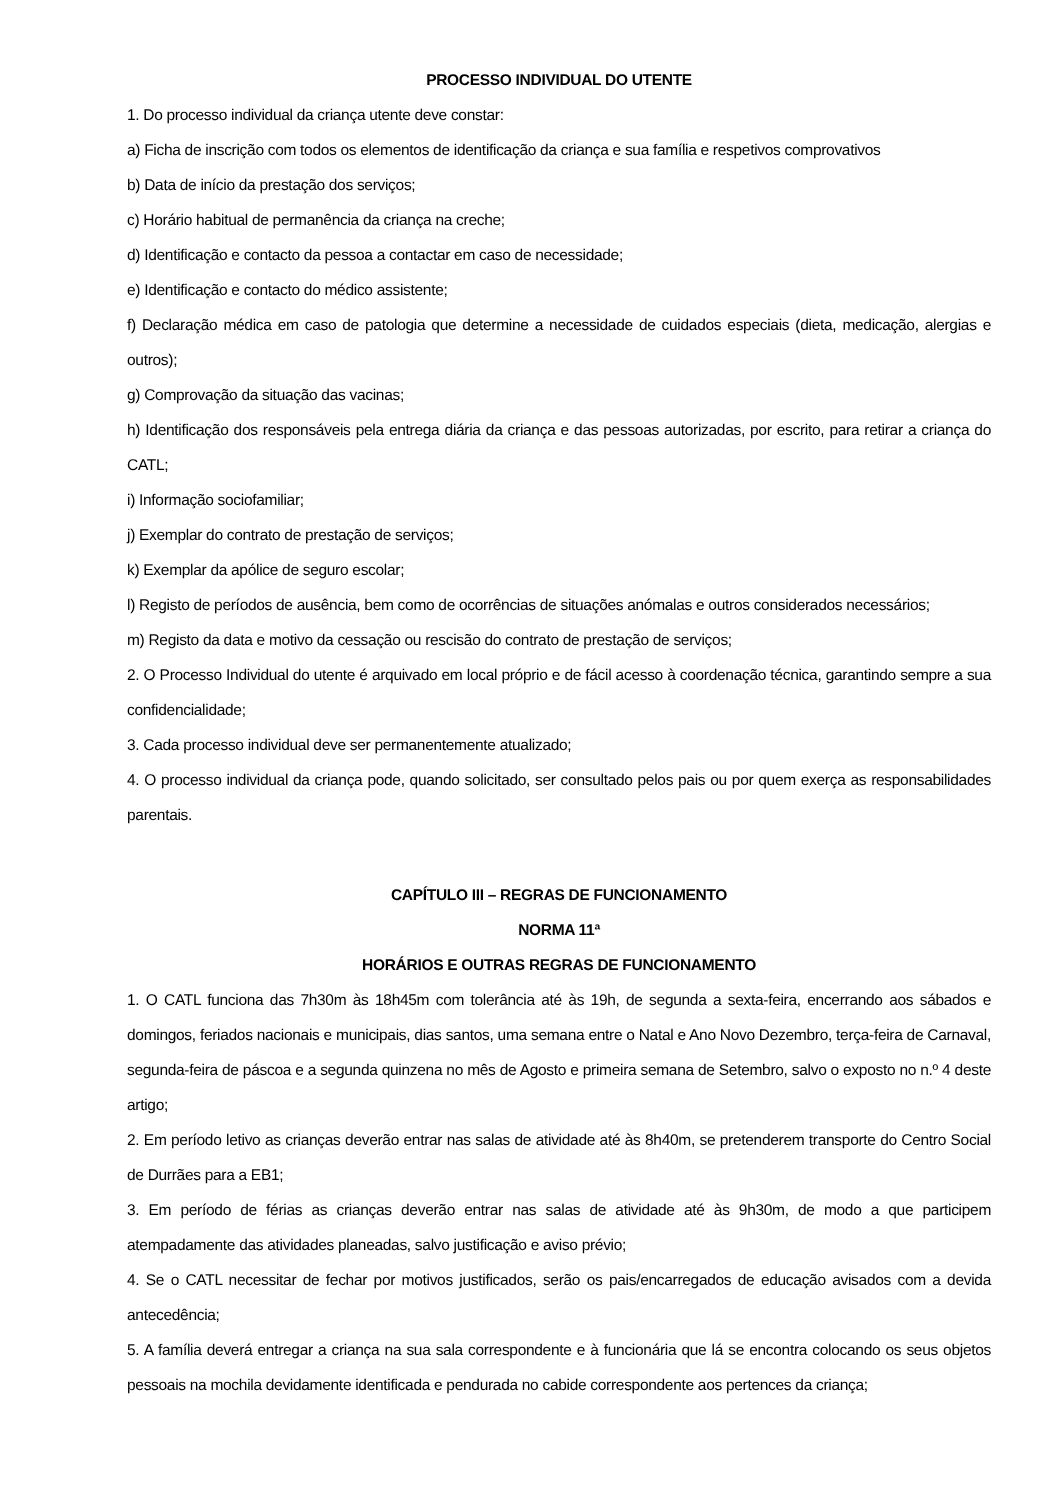PROCESSO INDIVIDUAL DO UTENTE
1. Do processo individual da criança utente deve constar:
a) Ficha de inscrição com todos os elementos de identificação da criança e sua família e respetivos comprovativos
b) Data de início da prestação dos serviços;
c) Horário habitual de permanência da criança na creche;
d) Identificação e contacto da pessoa a contactar em caso de necessidade;
e) Identificação e contacto do médico assistente;
f) Declaração médica em caso de patologia que determine a necessidade de cuidados especiais (dieta, medicação, alergias e outros);
g) Comprovação da situação das vacinas;
h) Identificação dos responsáveis pela entrega diária da criança e das pessoas autorizadas, por escrito, para retirar a criança do CATL;
i) Informação sociofamiliar;
j) Exemplar do contrato de prestação de serviços;
k) Exemplar da apólice de seguro escolar;
l) Registo de períodos de ausência, bem como de ocorrências de situações anómalas e outros considerados necessários;
m) Registo da data e motivo da cessação ou rescisão do contrato de prestação de serviços;
2. O Processo Individual do utente é arquivado em local próprio e de fácil acesso à coordenação técnica, garantindo sempre a sua confidencialidade;
3. Cada processo individual deve ser permanentemente atualizado;
4. O processo individual da criança pode, quando solicitado, ser consultado pelos pais ou por quem exerça as responsabilidades parentais.
CAPÍTULO III – REGRAS DE FUNCIONAMENTO
NORMA 11ª
HORÁRIOS E OUTRAS REGRAS DE FUNCIONAMENTO
1. O CATL funciona das 7h30m às 18h45m com tolerância até às 19h, de segunda a sexta-feira, encerrando aos sábados e domingos, feriados nacionais e municipais, dias santos, uma semana entre o Natal e Ano Novo Dezembro, terça-feira de Carnaval, segunda-feira de páscoa e a segunda quinzena no mês de Agosto e primeira semana de Setembro, salvo o exposto no n.º 4 deste artigo;
2. Em período letivo as crianças deverão entrar nas salas de atividade até às 8h40m, se pretenderem transporte do Centro Social de Durrães para a EB1;
3. Em período de férias as crianças deverão entrar nas salas de atividade até às 9h30m, de modo a que participem atempadamente das atividades planeadas, salvo justificação e aviso prévio;
4. Se o CATL necessitar de fechar por motivos justificados, serão os pais/encarregados de educação avisados com a devida antecedência;
5. A família deverá entregar a criança na sua sala correspondente e à funcionária que lá se encontra colocando os seus objetos pessoais na mochila devidamente identificada e pendurada no cabide correspondente aos pertences da criança;